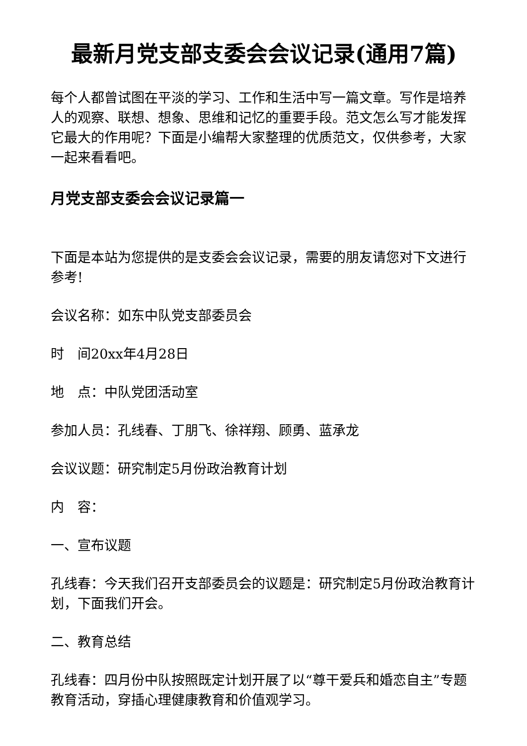最新月党支部支委会会议记录(通用7篇)
每个人都曾试图在平淡的学习、工作和生活中写一篇文章。写作是培养人的观察、联想、想象、思维和记忆的重要手段。范文怎么写才能发挥它最大的作用呢？下面是小编帮大家整理的优质范文，仅供参考，大家一起来看看吧。
月党支部支委会会议记录篇一
下面是本站为您提供的是支委会会议记录，需要的朋友请您对下文进行参考!
会议名称：如东中队党支部委员会
时　间20xx年4月28日
地　点：中队党团活动室
参加人员：孔线春、丁朋飞、徐祥翔、顾勇、蓝承龙
会议议题：研究制定5月份政治教育计划
内　容：
一、宣布议题
孔线春：今天我们召开支部委员会的议题是：研究制定5月份政治教育计划，下面我们开会。
二、教育总结
孔线春：四月份中队按照既定计划开展了以“尊干爱兵和婚恋自主”专题教育活动，穿插心理健康教育和价值观学习。